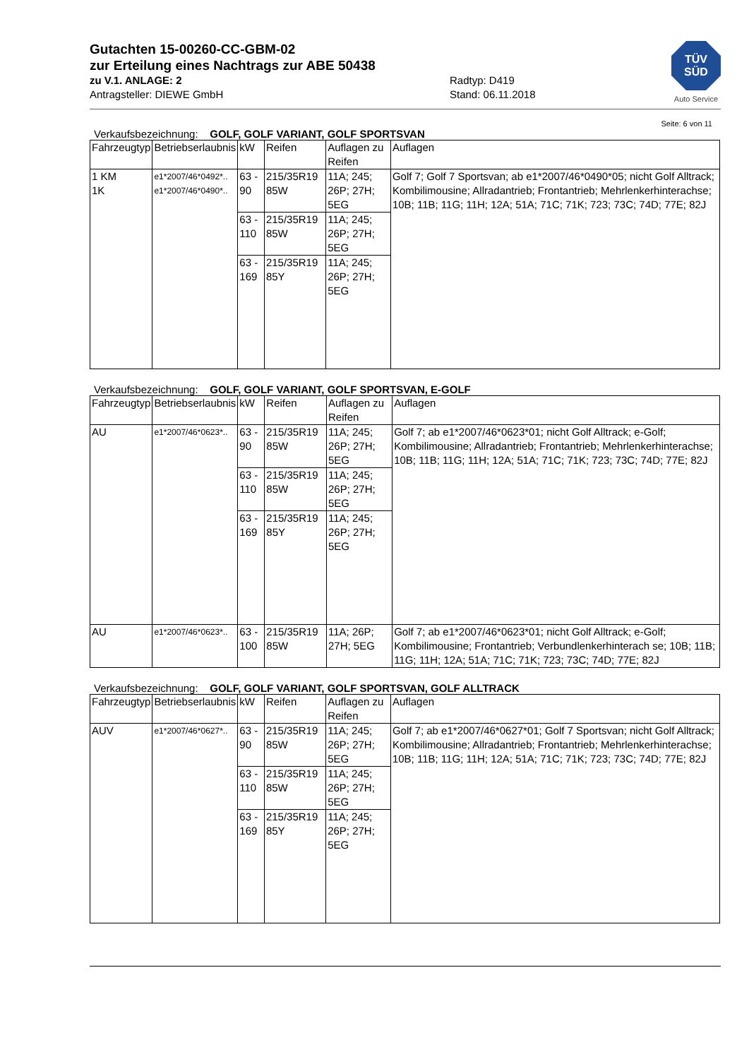TÜV
SÜD
Auto Service
Gutachten 15-00260-CC-GBM-02
zur Erteilung eines Nachtrags zur ABE 50438
zu V.1. ANLAGE: 2
Antragsteller: DIEWE GmbH
Radtyp: D419
Stand: 06.11.2018
Seite: 6 von 11
Verkaufsbezeichnung: GOLF, GOLF VARIANT, GOLF SPORTSVAN
| Fahrzeugtyp | Betriebserlaubnis | kW | Reifen | Auflagen zu Reifen | Auflagen |
| --- | --- | --- | --- | --- | --- |
| 1 KM 1K | e1*2007/46*0492*.. e1*2007/46*0490*.. | 63 - 90 | 215/35R19 85W | 11A; 245; 26P; 27H; 5EG | Golf 7; Golf 7 Sportsvan; ab e1*2007/46*0490*05; nicht Golf Alltrack; Kombilimousine; Allradantrieb; Frontantrieb; Mehrlenkerhinterachse; 10B; 11B; 11G; 11H; 12A; 51A; 71C; 71K; 723; 73C; 74D; 77E; 82J |
| | | 63 - 110 | 215/35R19 85W | 11A; 245; 26P; 27H; 5EG | |
| | | 63 - 169 | 215/35R19 85Y | 11A; 245; 26P; 27H; 5EG | |
Verkaufsbezeichnung: GOLF, GOLF VARIANT, GOLF SPORTSVAN, E-GOLF
| Fahrzeugtyp | Betriebserlaubnis | kW | Reifen | Auflagen zu Reifen | Auflagen |
| --- | --- | --- | --- | --- | --- |
| AU | e1*2007/46*0623*.. | 63 - 90 | 215/35R19 85W | 11A; 245; 26P; 27H; 5EG | Golf 7; ab e1*2007/46*0623*01; nicht Golf Alltrack; e-Golf; Kombilimousine; Allradantrieb; Frontantrieb; Mehrlenkerhinterachse; 10B; 11B; 11G; 11H; 12A; 51A; 71C; 71K; 723; 73C; 74D; 77E; 82J |
| | | 63 - 110 | 215/35R19 85W | 11A; 245; 26P; 27H; 5EG | |
| | | 63 - 169 | 215/35R19 85Y | 11A; 245; 26P; 27H; 5EG | |
| AU | e1*2007/46*0623*.. | 63 - 100 | 215/35R19 85W | 11A; 26P; 27H; 5EG | Golf 7; ab e1*2007/46*0623*01; nicht Golf Alltrack; e-Golf; Kombilimousine; Frontantrieb; Verbundlenkerhinterach se; 10B; 11B; 11G; 11H; 12A; 51A; 71C; 71K; 723; 73C; 74D; 77E; 82J |
Verkaufsbezeichnung: GOLF, GOLF VARIANT, GOLF SPORTSVAN, GOLF ALLTRACK
| Fahrzeugtyp | Betriebserlaubnis | kW | Reifen | Auflagen zu Reifen | Auflagen |
| --- | --- | --- | --- | --- | --- |
| AUV | e1*2007/46*0627*.. | 63 - 90 | 215/35R19 85W | 11A; 245; 26P; 27H; 5EG | Golf 7; ab e1*2007/46*0627*01; Golf 7 Sportsvan; nicht Golf Alltrack; Kombilimousine; Allradantrieb; Frontantrieb; Mehrlenkerhinterachse; 10B; 11B; 11G; 11H; 12A; 51A; 71C; 71K; 723; 73C; 74D; 77E; 82J |
| | | 63 - 110 | 215/35R19 85W | 11A; 245; 26P; 27H; 5EG | |
| | | 63 - 169 | 215/35R19 85Y | 11A; 245; 26P; 27H; 5EG | |